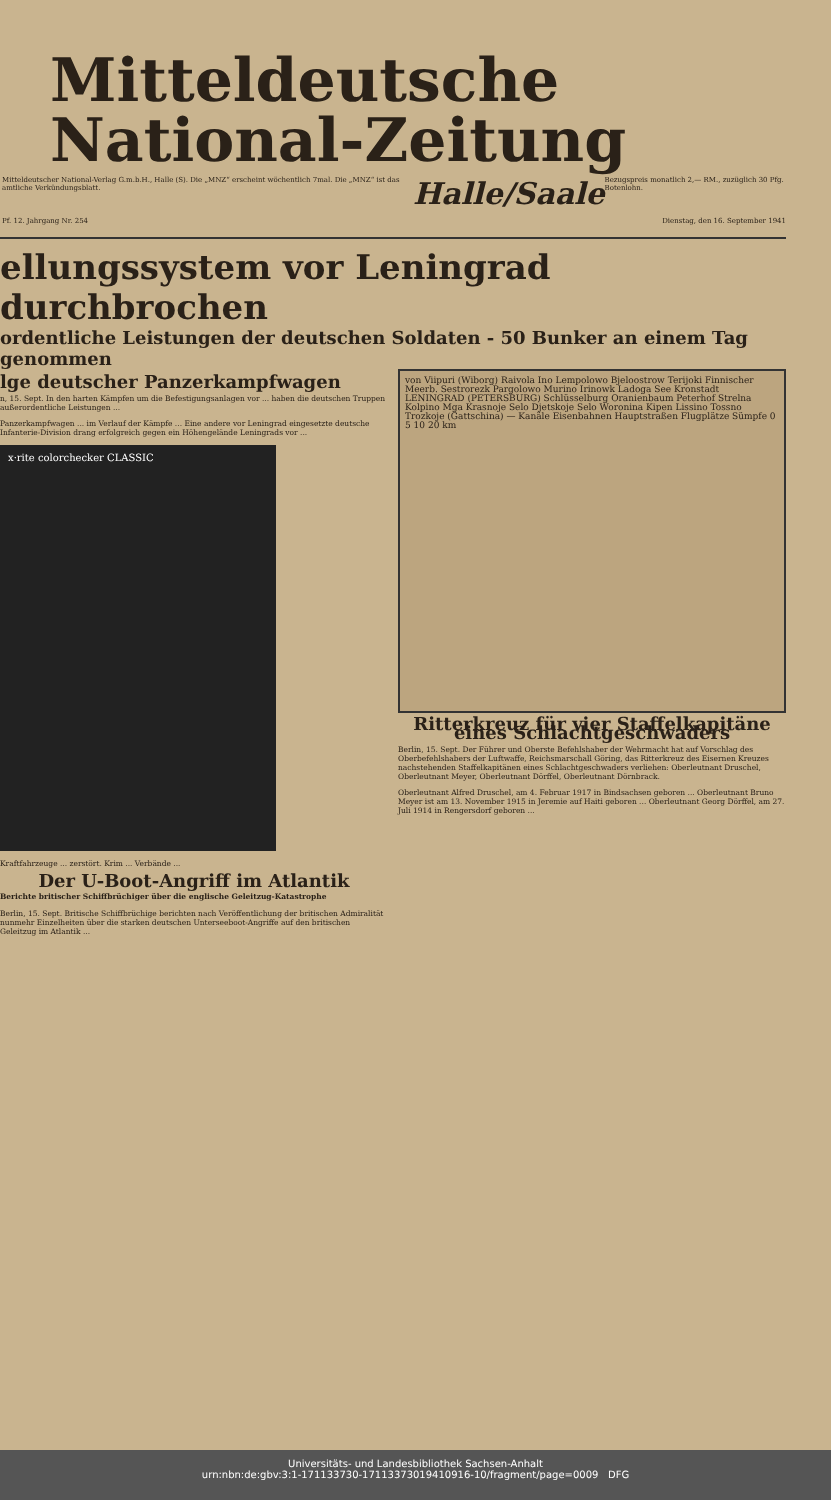Mitteldeutsche
National-Zeitung
Mitteldeutscher National-Verlag G.m.b.H., Halle (S). Die „MNZ“ erscheint wöchentlich 7mal. Die „MNZ“ ist das amtliche Verkündungsblatt. Halle/Saale Bezugspreis monatlich 2,— RM., zuzüglich 30 Pfg. Botenlohn.
Pf. 12. Jahrgang Nr. 254 Dienstag, den 16. September 1941
ellungssystem vor Leningrad durchbrochen
ordentliche Leistungen der deutschen Soldaten - 50 Bunker an einem Tag genommen
lge deutscher Panzerkampfwagen
n, 15. Sept. In den harten Kämpfen um die Befestigungsanlagen vor ... haben die deutschen Truppen außerordentliche Leistungen ...
Panzerkampfwagen ... im Verlauf der Kämpfe ... Eine andere vor Leningrad eingesetzte deutsche Infanterie-Division drang erfolgreich gegen ein Höhengelände Leningrads vor ...
x·rite colorchecker CLASSIC
Kraftfahrzeuge ... zerstört. Krim ... Verbände ...
Der U-Boot-Angriff im Atlantik
Berichte britischer Schiffbrüchiger über die englische Geleitzug-Katastrophe
Berlin, 15. Sept. Britische Schiffbrüchige berichten nach Veröffentlichung der britischen Admiralität nunmehr Einzelheiten über die starken deutschen Unterseeboot-Angriffe auf den britischen Geleitzug im Atlantik ...
von Viipuri (Wiborg) Raivola Ino Lempolowo Bjeloostrow Terijoki Finnischer Meerb. Sestrorezk Pargolowo Murino Irinowk Ladoga See Kronstadt LENINGRAD (PETERSBURG) Schlüsselburg Oranienbaum Peterhof Strelna Kolpino Mga Krasnoje Selo Djetskoje Selo Woronina Kipen Lissino Tossno Trozkoje (Gattschina) — Kanäle Eisenbahnen Hauptstraßen Flugplätze Sümpfe 0 5 10 20 km
Ritterkreuz für vier Staffelkapitäne eines Schlachtgeschwaders
Berlin, 15. Sept. Der Führer und Oberste Befehlshaber der Wehrmacht hat auf Vorschlag des Oberbefehlshabers der Luftwaffe, Reichsmarschall Göring, das Ritterkreuz des Eisernen Kreuzes nachstehenden Staffelkapitänen eines Schlachtgeschwaders verliehen: Oberleutnant Druschel, Oberleutnant Meyer, Oberleutnant Dörffel, Oberleutnant Dörnbrack.
Oberleutnant Alfred Druschel, am 4. Februar 1917 in Bindsachsen geboren ... Oberleutnant Bruno Meyer ist am 13. November 1915 in Jeremie auf Haiti geboren ... Oberleutnant Georg Dörffel, am 27. Juli 1914 in Rengersdorf geboren ...
Universitäts- und Landesbibliothek Sachsen-Anhalt
urn:nbn:de:gbv:3:1-171133730-17113373019410916-10/fragment/page=0009 DFG